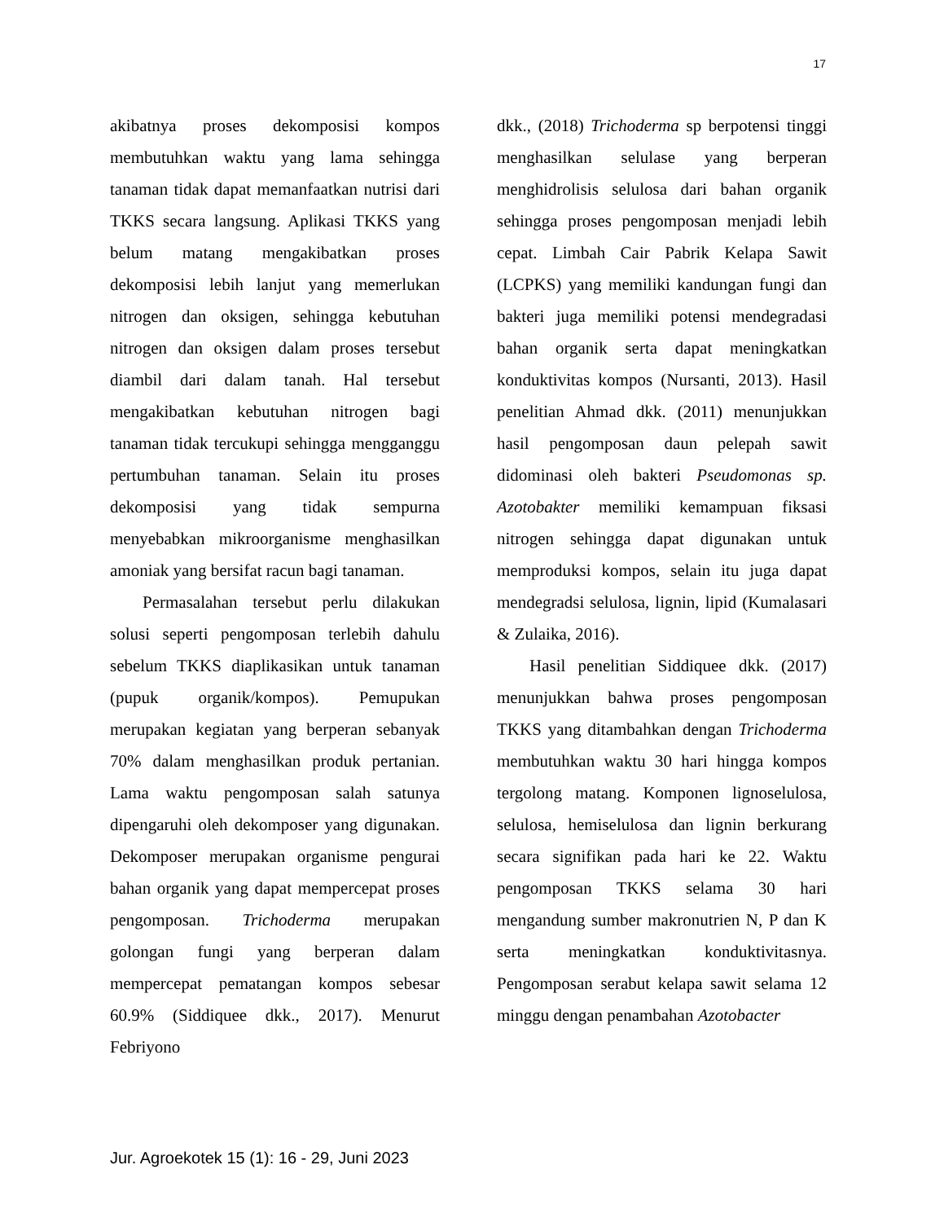17
akibatnya proses dekomposisi kompos membutuhkan waktu yang lama sehingga tanaman tidak dapat memanfaatkan nutrisi dari TKKS secara langsung. Aplikasi TKKS yang belum matang mengakibatkan proses dekomposisi lebih lanjut yang memerlukan nitrogen dan oksigen, sehingga kebutuhan nitrogen dan oksigen dalam proses tersebut diambil dari dalam tanah. Hal tersebut mengakibatkan kebutuhan nitrogen bagi tanaman tidak tercukupi sehingga mengganggu pertumbuhan tanaman. Selain itu proses dekomposisi yang tidak sempurna menyebabkan mikroorganisme menghasilkan amoniak yang bersifat racun bagi tanaman.
Permasalahan tersebut perlu dilakukan solusi seperti pengomposan terlebih dahulu sebelum TKKS diaplikasikan untuk tanaman (pupuk organik/kompos). Pemupukan merupakan kegiatan yang berperan sebanyak 70% dalam menghasilkan produk pertanian. Lama waktu pengomposan salah satunya dipengaruhi oleh dekomposer yang digunakan. Dekomposer merupakan organisme pengurai bahan organik yang dapat mempercepat proses pengomposan. Trichoderma merupakan golongan fungi yang berperan dalam mempercepat pematangan kompos sebesar 60.9% (Siddiquee dkk., 2017). Menurut Febriyono
dkk., (2018) Trichoderma sp berpotensi tinggi menghasilkan selulase yang berperan menghidrolisis selulosa dari bahan organik sehingga proses pengomposan menjadi lebih cepat. Limbah Cair Pabrik Kelapa Sawit (LCPKS) yang memiliki kandungan fungi dan bakteri juga memiliki potensi mendegradasi bahan organik serta dapat meningkatkan konduktivitas kompos (Nursanti, 2013). Hasil penelitian Ahmad dkk. (2011) menunjukkan hasil pengomposan daun pelepah sawit didominasi oleh bakteri Pseudomonas sp. Azotobakter memiliki kemampuan fiksasi nitrogen sehingga dapat digunakan untuk memproduksi kompos, selain itu juga dapat mendegradsi selulosa, lignin, lipid (Kumalasari & Zulaika, 2016).
Hasil penelitian Siddiquee dkk. (2017) menunjukkan bahwa proses pengomposan TKKS yang ditambahkan dengan Trichoderma membutuhkan waktu 30 hari hingga kompos tergolong matang. Komponen lignoselulosa, selulosa, hemiselulosa dan lignin berkurang secara signifikan pada hari ke 22. Waktu pengomposan TKKS selama 30 hari mengandung sumber makronutrien N, P dan K serta meningkatkan konduktivitasnya. Pengomposan serabut kelapa sawit selama 12 minggu dengan penambahan Azotobacter
Jur. Agroekotek 15 (1): 16 - 29, Juni 2023